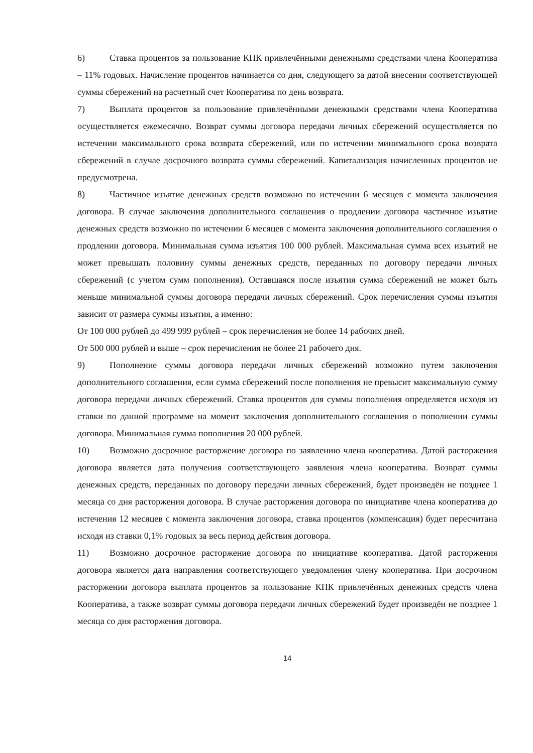6) Ставка процентов за пользование КПК привлечёнными денежными средствами члена Кооператива – 11% годовых. Начисление процентов начинается со дня, следующего за датой внесения соответствующей суммы сбережений на расчетный счет Кооператива по день возврата.
7) Выплата процентов за пользование привлечёнными денежными средствами члена Кооператива осуществляется ежемесячно. Возврат суммы договора передачи личных сбережений осуществляется по истечении максимального срока возврата сбережений, или по истечении минимального срока возврата сбережений в случае досрочного возврата суммы сбережений. Капитализация начисленных процентов не предусмотрена.
8) Частичное изъятие денежных средств возможно по истечении 6 месяцев с момента заключения договора. В случае заключения дополнительного соглашения о продлении договора частичное изъятие денежных средств возможно по истечении 6 месяцев с момента заключения дополнительного соглашения о продлении договора. Минимальная сумма изъятия 100 000 рублей. Максимальная сумма всех изъятий не может превышать половину суммы денежных средств, переданных по договору передачи личных сбережений (с учетом сумм пополнения). Оставшаяся после изъятия сумма сбережений не может быть меньше минимальной суммы договора передачи личных сбережений. Срок перечисления суммы изъятия зависит от размера суммы изъятия, а именно:
От 100 000 рублей до 499 999 рублей – срок перечисления не более 14 рабочих дней.
От 500 000 рублей и выше – срок перечисления не более 21 рабочего дня.
9) Пополнение суммы договора передачи личных сбережений возможно путем заключения дополнительного соглашения, если сумма сбережений после пополнения не превысит максимальную сумму договора передачи личных сбережений. Ставка процентов для суммы пополнения определяется исходя из ставки по данной программе на момент заключения дополнительного соглашения о пополнении суммы договора. Минимальная сумма пополнения 20 000 рублей.
10) Возможно досрочное расторжение договора по заявлению члена кооператива. Датой расторжения договора является дата получения соответствующего заявления члена кооператива. Возврат суммы денежных средств, переданных по договору передачи личных сбережений, будет произведён не позднее 1 месяца со дня расторжения договора. В случае расторжения договора по инициативе члена кооператива до истечения 12 месяцев с момента заключения договора, ставка процентов (компенсация) будет пересчитана исходя из ставки 0,1% годовых за весь период действия договора.
11) Возможно досрочное расторжение договора по инициативе кооператива. Датой расторжения договора является дата направления соответствующего уведомления члену кооператива. При досрочном расторжении договора выплата процентов за пользование КПК привлечённых денежных средств члена Кооператива, а также возврат суммы договора передачи личных сбережений будет произведён не позднее 1 месяца со дня расторжения договора.
14